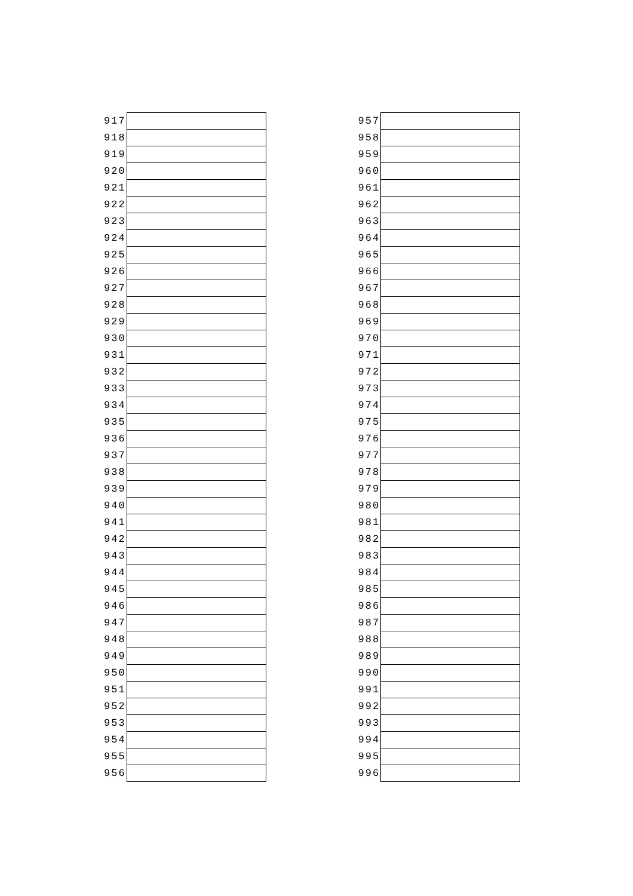| 917 | |
| 918 | |
| 919 | |
| 920 | |
| 921 | |
| 922 | |
| 923 | |
| 924 | |
| 925 | |
| 926 | |
| 927 | |
| 928 | |
| 929 | |
| 930 | |
| 931 | |
| 932 | |
| 933 | |
| 934 | |
| 935 | |
| 936 | |
| 937 | |
| 938 | |
| 939 | |
| 940 | |
| 941 | |
| 942 | |
| 943 | |
| 944 | |
| 945 | |
| 946 | |
| 947 | |
| 948 | |
| 949 | |
| 950 | |
| 951 | |
| 952 | |
| 953 | |
| 954 | |
| 955 | |
| 956 | |
| 957 | |
| 958 | |
| 959 | |
| 960 | |
| 961 | |
| 962 | |
| 963 | |
| 964 | |
| 965 | |
| 966 | |
| 967 | |
| 968 | |
| 969 | |
| 970 | |
| 971 | |
| 972 | |
| 973 | |
| 974 | |
| 975 | |
| 976 | |
| 977 | |
| 978 | |
| 979 | |
| 980 | |
| 981 | |
| 982 | |
| 983 | |
| 984 | |
| 985 | |
| 986 | |
| 987 | |
| 988 | |
| 989 | |
| 990 | |
| 991 | |
| 992 | |
| 993 | |
| 994 | |
| 995 | |
| 996 | |